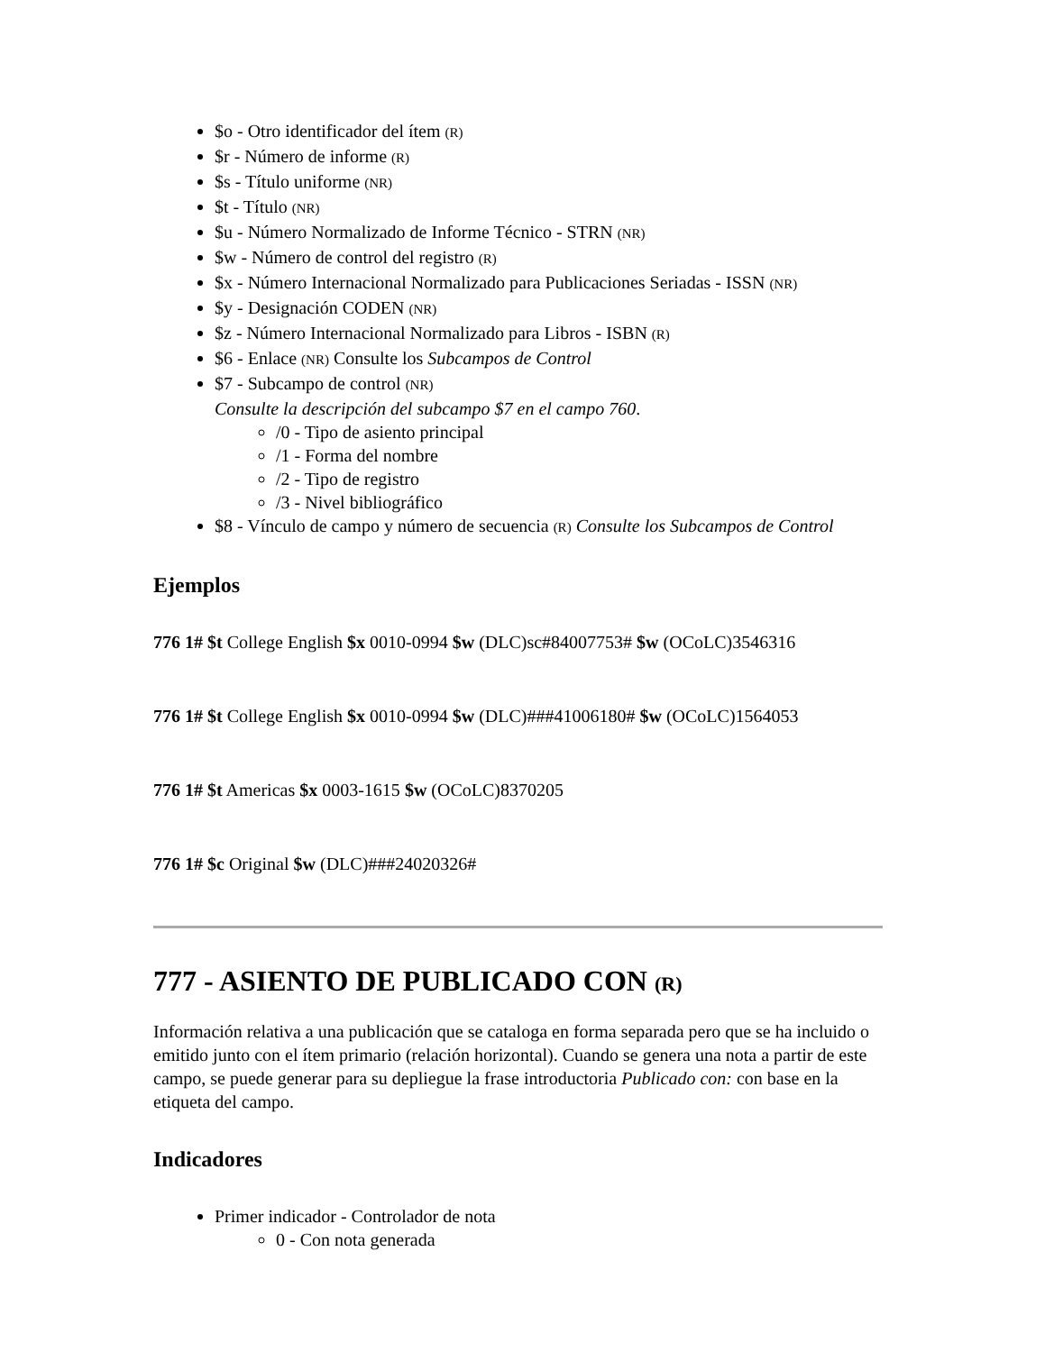$o - Otro identificador del ítem (R)
$r - Número de informe (R)
$s - Título uniforme (NR)
$t - Título (NR)
$u - Número Normalizado de Informe Técnico - STRN (NR)
$w - Número de control del registro (R)
$x - Número Internacional Normalizado para Publicaciones Seriadas - ISSN (NR)
$y - Designación CODEN (NR)
$z - Número Internacional Normalizado para Libros - ISBN (R)
$6 - Enlace (NR) Consulte los Subcampos de Control
$7 - Subcampo de control (NR)
Consulte la descripción del subcampo $7 en el campo 760.
/0 - Tipo de asiento principal
/1 - Forma del nombre
/2 - Tipo de registro
/3 - Nivel bibliográfico
$8 - Vínculo de campo y número de secuencia (R) Consulte los Subcampos de Control
Ejemplos
776 1# $t College English $x 0010-0994 $w (DLC)sc#84007753# $w (OCoLC)3546316
776 1# $t College English $x 0010-0994 $w (DLC)###41006180# $w (OCoLC)1564053
776 1# $t Americas $x 0003-1615 $w (OCoLC)8370205
776 1# $c Original $w (DLC)###24020326#
777 - ASIENTO DE PUBLICADO CON (R)
Información relativa a una publicación que se cataloga en forma separada pero que se ha incluido o emitido junto con el ítem primario (relación horizontal). Cuando se genera una nota a partir de este campo, se puede generar para su depliegue la frase introductoria Publicado con: con base en la etiqueta del campo.
Indicadores
Primer indicador - Controlador de nota
0 - Con nota generada